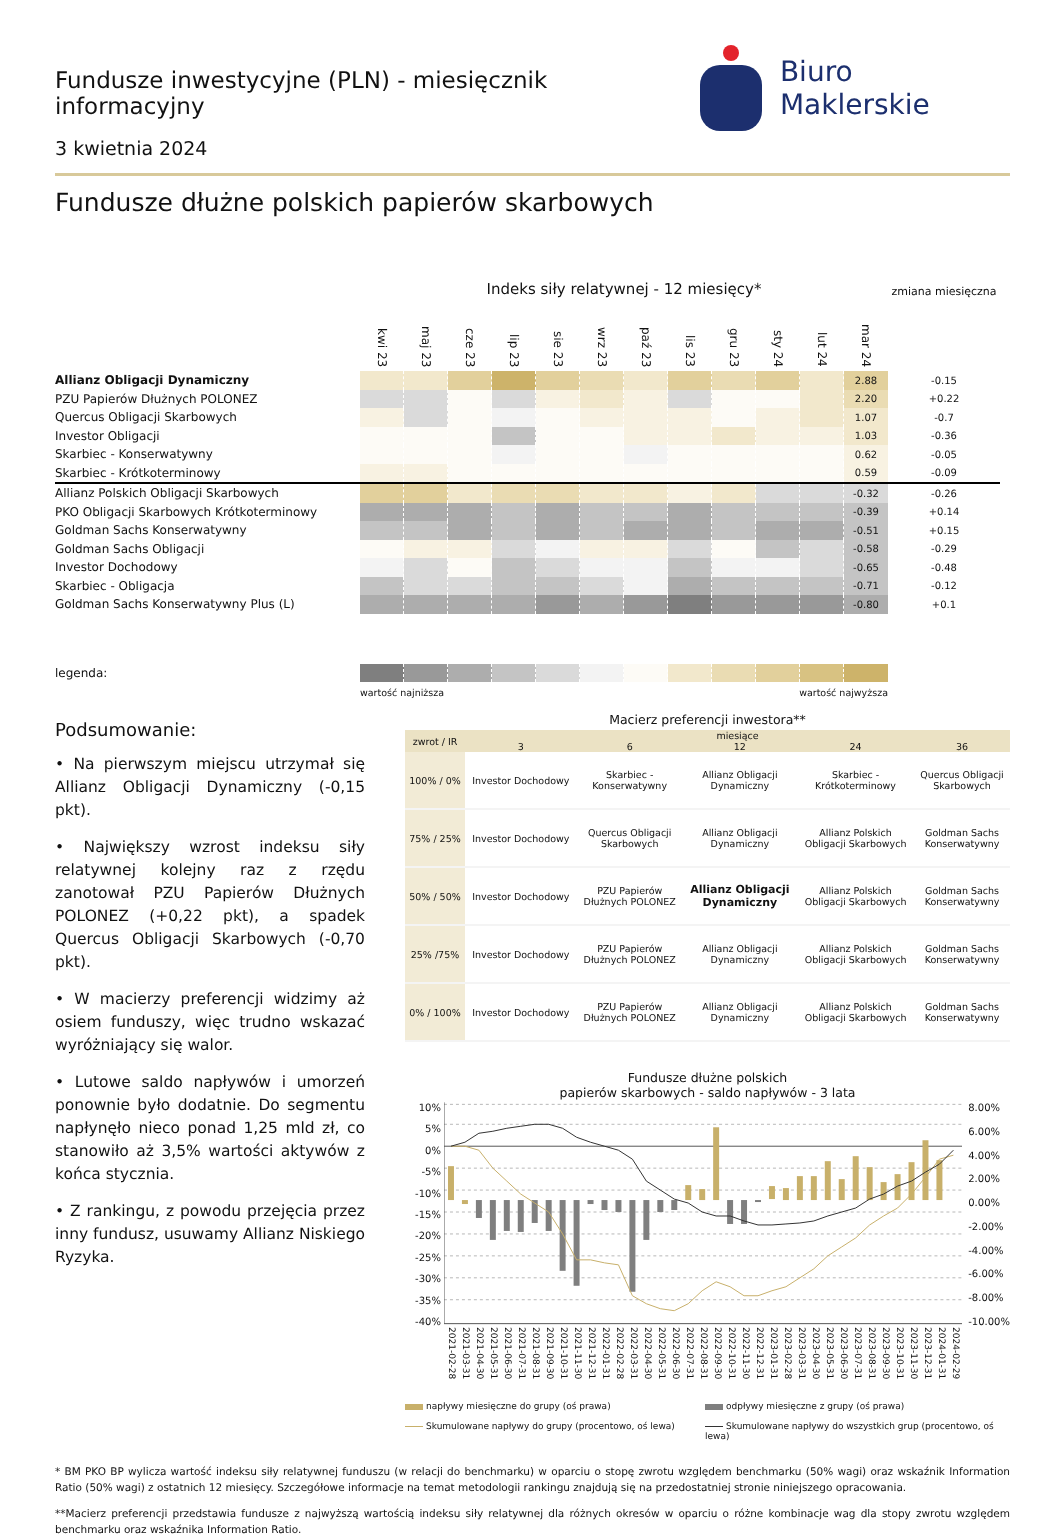Fundusze inwestycyjne (PLN) - miesięcznik informacyjny
3 kwietnia 2024
Biuro Maklerskie
Fundusze dłużne polskich papierów skarbowych
| | Indeks siły relatywnej - 12 miesięcy* | | | | | | | | | | | | zmiana miesięczna |
| --- | --- | --- | --- | --- | --- | --- | --- | --- | --- | --- | --- | --- | --- |
| | kwi 23 | maj 23 | cze 23 | lip 23 | sie 23 | wrz 23 | paź 23 | lis 23 | gru 23 | sty 24 | lut 24 | mar 24 | |
| Allianz Obligacji Dynamiczny | | | | | | | | | | | | 2.88 | -0.15 |
| PZU Papierów Dłużnych POLONEZ | | | | | | | | | | | | 2.20 | +0.22 |
| Quercus Obligacji Skarbowych | | | | | | | | | | | | 1.07 | -0.7 |
| Investor Obligacji | | | | | | | | | | | | 1.03 | -0.36 |
| Skarbiec - Konserwatywny | | | | | | | | | | | | 0.62 | -0.05 |
| Skarbiec - Krótkoterminowy | | | | | | | | | | | | 0.59 | -0.09 |
| Allianz Polskich Obligacji Skarbowych | | | | | | | | | | | | -0.32 | -0.26 |
| PKO Obligacji Skarbowych Krótkoterminowy | | | | | | | | | | | | -0.39 | +0.14 |
| Goldman Sachs Konserwatywny | | | | | | | | | | | | -0.51 | +0.15 |
| Goldman Sachs Obligacji | | | | | | | | | | | | -0.58 | -0.29 |
| Investor Dochodowy | | | | | | | | | | | | -0.65 | -0.48 |
| Skarbiec - Obligacja | | | | | | | | | | | | -0.71 | -0.12 |
| Goldman Sachs Konserwatywny Plus (L) | | | | | | | | | | | | -0.80 | +0.1 |
| legenda: | | | | | | | | | | | | | |
| | wartość najniższa | | | | | | wartość najwyższa | | | | | | |
Podsumowanie:
• Na pierwszym miejscu utrzymał się Allianz Obligacji Dynamiczny (-0,15 pkt).
• Największy wzrost indeksu siły relatywnej kolejny raz z rzędu zanotował PZU Papierów Dłużnych POLONEZ (+0,22 pkt), a spadek Quercus Obligacji Skarbowych (-0,70 pkt).
• W macierzy preferencji widzimy aż osiem funduszy, więc trudno wskazać wyróżniający się walor.
• Lutowe saldo napływów i umorzeń ponownie było dodatnie. Do segmentu napłynęło nieco ponad 1,25 mld zł, co stanowiło aż 3,5% wartości aktywów z końca stycznia.
• Z rankingu, z powodu przejęcia przez inny fundusz, usuwamy Allianz Niskiego Ryzyka.
Macierz preferencji inwestora**
| zwrot / IR | miesiące | | | | |
| --- | --- | --- | --- | --- | --- |
| | 3 | 6 | 12 | 24 | 36 |
| 100% / 0% | Investor Dochodowy | Skarbiec - Konserwatywny | Allianz Obligacji Dynamiczny | Skarbiec - Krótkoterminowy | Quercus Obligacji Skarbowych |
| 75% / 25% | Investor Dochodowy | Quercus Obligacji Skarbowych | Allianz Obligacji Dynamiczny | Allianz Polskich Obligacji Skarbowych | Goldman Sachs Konserwatywny |
| 50% / 50% | Investor Dochodowy | PZU Papierów Dłużnych POLONEZ | Allianz Obligacji Dynamiczny | Allianz Polskich Obligacji Skarbowych | Goldman Sachs Konserwatywny |
| 25% /75% | Investor Dochodowy | PZU Papierów Dłużnych POLONEZ | Allianz Obligacji Dynamiczny | Allianz Polskich Obligacji Skarbowych | Goldman Sachs Konserwatywny |
| 0% / 100% | Investor Dochodowy | PZU Papierów Dłużnych POLONEZ | Allianz Obligacji Dynamiczny | Allianz Polskich Obligacji Skarbowych | Goldman Sachs Konserwatywny |
Fundusze dłużne polskich
papierów skarbowych - saldo napływów - 3 lata
10%
5%
0%
-5%
-10%
-15%
-20%
-25%
-30%
-35%
-40%
8.00%
6.00%
4.00%
2.00%
0.00%
-2.00%
-4.00%
-6.00%
-8.00%
-10.00%
2021-02-28 2021-03-31 2021-04-30 2021-05-31 2021-06-30 2021-07-31 2021-08-31 2021-09-30 2021-10-31 2021-11-30 2021-12-31 2022-01-31 2022-02-28 2022-03-31 2022-04-30 2022-05-31 2022-06-30 2022-07-31 2022-08-31 2022-09-30 2022-10-31 2022-11-30 2022-12-31 2023-01-31 2023-02-28 2023-03-31 2023-04-30 2023-05-31 2023-06-30 2023-07-31 2023-08-31 2023-09-30 2023-10-31 2023-11-30 2023-12-31 2024-01-31 2024-02-29
napływy miesięczne do grupy (oś prawa)
odpływy miesięczne z grupy (oś prawa)
Skumulowane napływy do grupy (procentowo, oś lewa)
Skumulowane napływy do wszystkich grup (procentowo, oś lewa)
* BM PKO BP wylicza wartość indeksu siły relatywnej funduszu (w relacji do benchmarku) w oparciu o stopę zwrotu względem benchmarku (50% wagi) oraz wskaźnik Information Ratio (50% wagi) z ostatnich 12 miesięcy. Szczegółowe informacje na temat metodologii rankingu znajdują się na przedostatniej stronie niniejszego opracowania.
**Macierz preferencji przedstawia fundusze z najwyższą wartością indeksu siły relatywnej dla różnych okresów w oparciu o różne kombinacje wag dla stopy zwrotu względem benchmarku oraz wskaźnika Information Ratio.